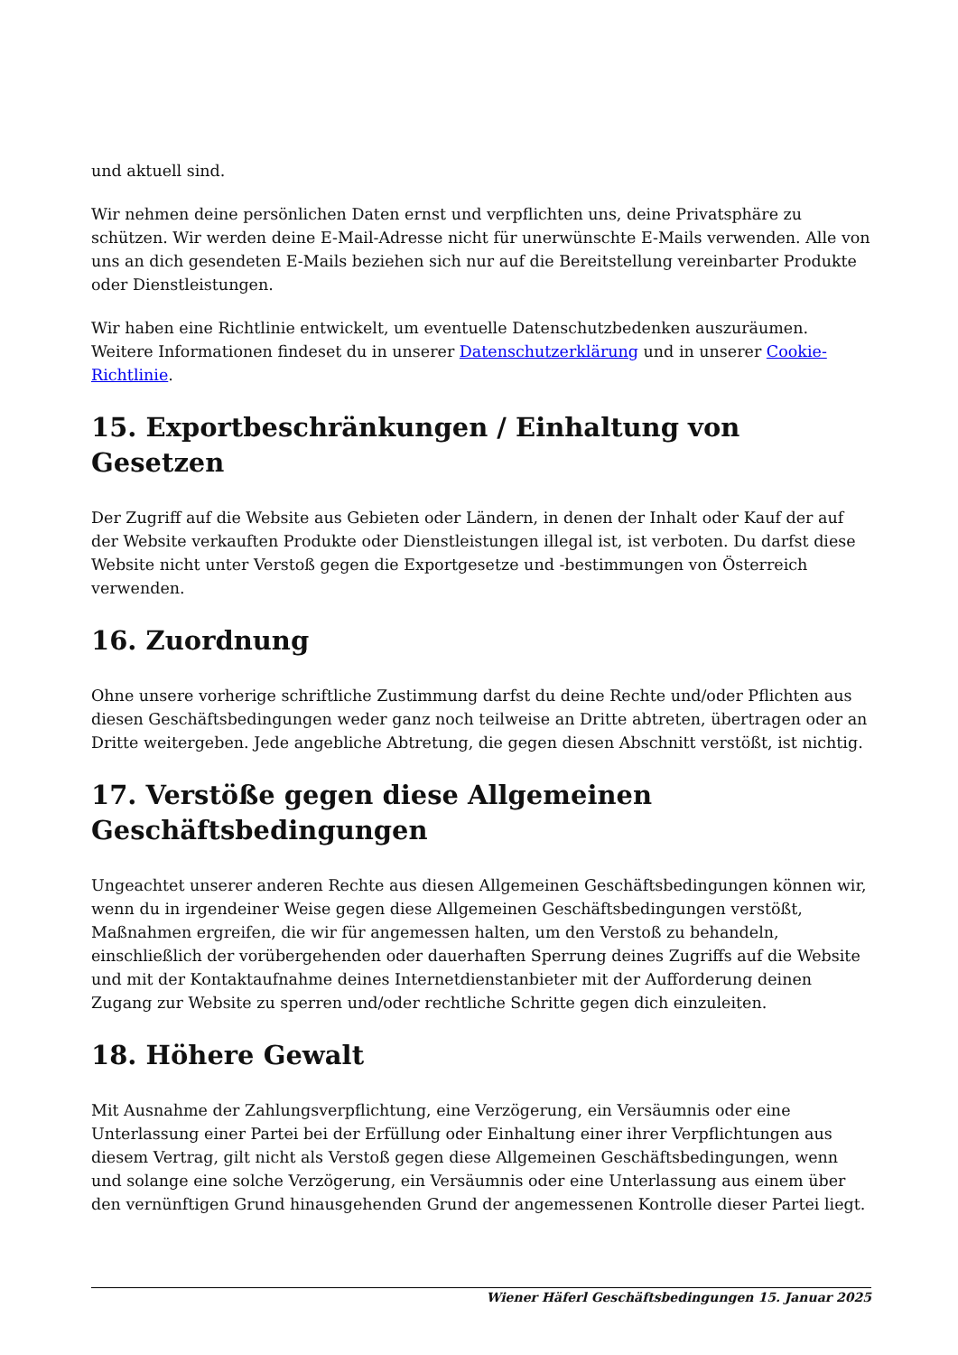und aktuell sind.
Wir nehmen deine persönlichen Daten ernst und verpflichten uns, deine Privatsphäre zu schützen. Wir werden deine E-Mail-Adresse nicht für unerwünschte E-Mails verwenden. Alle von uns an dich gesendeten E-Mails beziehen sich nur auf die Bereitstellung vereinbarter Produkte oder Dienstleistungen.
Wir haben eine Richtlinie entwickelt, um eventuelle Datenschutzbedenken auszuräumen. Weitere Informationen findeset du in unserer Datenschutzerklärung und in unserer Cookie-Richtlinie.
15. Exportbeschränkungen / Einhaltung von Gesetzen
Der Zugriff auf die Website aus Gebieten oder Ländern, in denen der Inhalt oder Kauf der auf der Website verkauften Produkte oder Dienstleistungen illegal ist, ist verboten. Du darfst diese Website nicht unter Verstoß gegen die Exportgesetze und -bestimmungen von Österreich verwenden.
16. Zuordnung
Ohne unsere vorherige schriftliche Zustimmung darfst du deine Rechte und/oder Pflichten aus diesen Geschäftsbedingungen weder ganz noch teilweise an Dritte abtreten, übertragen oder an Dritte weitergeben. Jede angebliche Abtretung, die gegen diesen Abschnitt verstößt, ist nichtig.
17. Verstöße gegen diese Allgemeinen Geschäftsbedingungen
Ungeachtet unserer anderen Rechte aus diesen Allgemeinen Geschäftsbedingungen können wir, wenn du in irgendeiner Weise gegen diese Allgemeinen Geschäftsbedingungen verstößt, Maßnahmen ergreifen, die wir für angemessen halten, um den Verstoß zu behandeln, einschließlich der vorübergehenden oder dauerhaften Sperrung deines Zugriffs auf die Website und mit der Kontaktaufnahme deines Internetdienstanbieter mit der Aufforderung deinen Zugang zur Website zu sperren und/oder rechtliche Schritte gegen dich einzuleiten.
18. Höhere Gewalt
Mit Ausnahme der Zahlungsverpflichtung, eine Verzögerung, ein Versäumnis oder eine Unterlassung einer Partei bei der Erfüllung oder Einhaltung einer ihrer Verpflichtungen aus diesem Vertrag, gilt nicht als Verstoß gegen diese Allgemeinen Geschäftsbedingungen, wenn und solange eine solche Verzögerung, ein Versäumnis oder eine Unterlassung aus einem über den vernünftigen Grund hinausgehenden Grund der angemessenen Kontrolle dieser Partei liegt.
Wiener Häferl Geschäftsbedingungen 15. Januar 2025